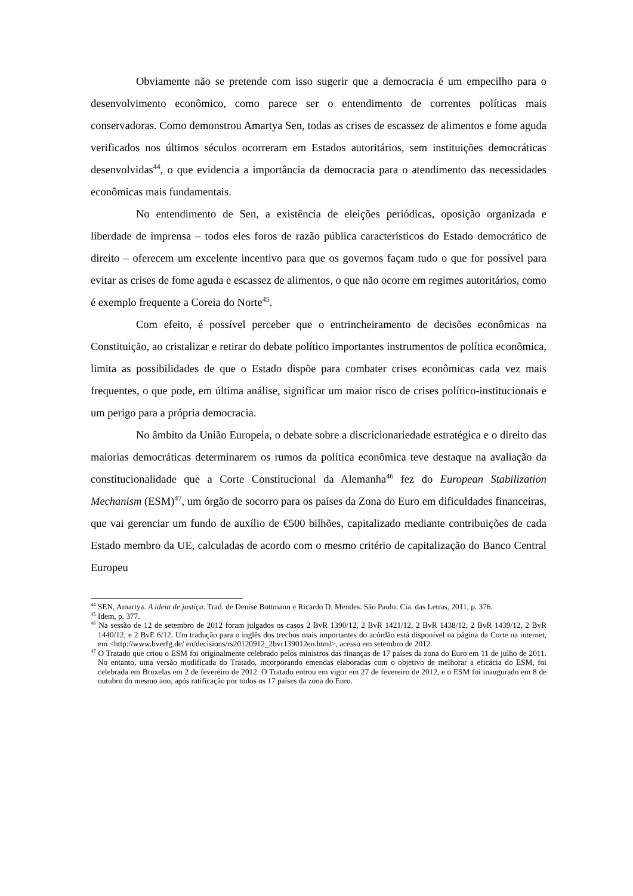Obviamente não se pretende com isso sugerir que a democracia é um empecilho para o desenvolvimento econômico, como parece ser o entendimento de correntes políticas mais conservadoras. Como demonstrou Amartya Sen, todas as crises de escassez de alimentos e fome aguda verificados nos últimos séculos ocorreram em Estados autoritários, sem instituições democráticas desenvolvidas<sup>44</sup>, o que evidencia a importância da democracia para o atendimento das necessidades econômicas mais fundamentais.
No entendimento de Sen, a existência de eleições periódicas, oposição organizada e liberdade de imprensa – todos eles foros de razão pública característicos do Estado democrático de direito – oferecem um excelente incentivo para que os governos façam tudo o que for possível para evitar as crises de fome aguda e escassez de alimentos, o que não ocorre em regimes autoritários, como é exemplo frequente a Coreia do Norte<sup>45</sup>.
Com efeito, é possível perceber que o entrincheiramento de decisões econômicas na Constituição, ao cristalizar e retirar do debate político importantes instrumentos de política econômica, limita as possibilidades de que o Estado dispõe para combater crises econômicas cada vez mais frequentes, o que pode, em última análise, significar um maior risco de crises político-institucionais e um perigo para a própria democracia.
No âmbito da União Europeia, o debate sobre a discricionariedade estratégica e o direito das maiorias democráticas determinarem os rumos da política econômica teve destaque na avaliação da constitucionalidade que a Corte Constitucional da Alemanha<sup>46</sup> fez do European Stabilization Mechanism (ESM)<sup>47</sup>, um órgão de socorro para os países da Zona do Euro em dificuldades financeiras, que vai gerenciar um fundo de auxílio de €500 bilhões, capitalizado mediante contribuições de cada Estado membro da UE, calculadas de acordo com o mesmo critério de capitalização do Banco Central Europeu
<sup>44</sup> SEN, Amartya. A ideia de justiça. Trad. de Denise Bottmann e Ricardo D. Mendes. São Paulo: Cia. das Letras, 2011, p. 376.
<sup>45</sup> Idem, p. 377.
<sup>46</sup> Na sessão de 12 de setembro de 2012 foram julgados os casos 2 BvR 1390/12, 2 BvR 1421/12, 2 BvR 1438/12, 2 BvR 1439/12, 2 BvR 1440/12, e 2 BvE 6/12. Um tradução para o inglês dos trechos mais importantes do acórdão está disponível na página da Corte na internet, em <http://www.bverfg.de/ en/decisions/rs20120912_2bvr139012en.html>, acesso em setembro de 2012.
<sup>47</sup> O Tratado que criou o ESM foi originalmente celebrado pelos ministros das finanças de 17 países da zona do Euro em 11 de julho de 2011. No entanto, uma versão modificada do Tratado, incorporando emendas elaboradas com o objetivo de melhorar a eficácia do ESM, foi celebrada em Bruxelas em 2 de fevereiro de 2012. O Tratado entrou em vigor em 27 de fevereiro de 2012, e o ESM foi inaugurado em 8 de outubro do mesmo ano, após ratificação por todos os 17 países da zona do Euro.